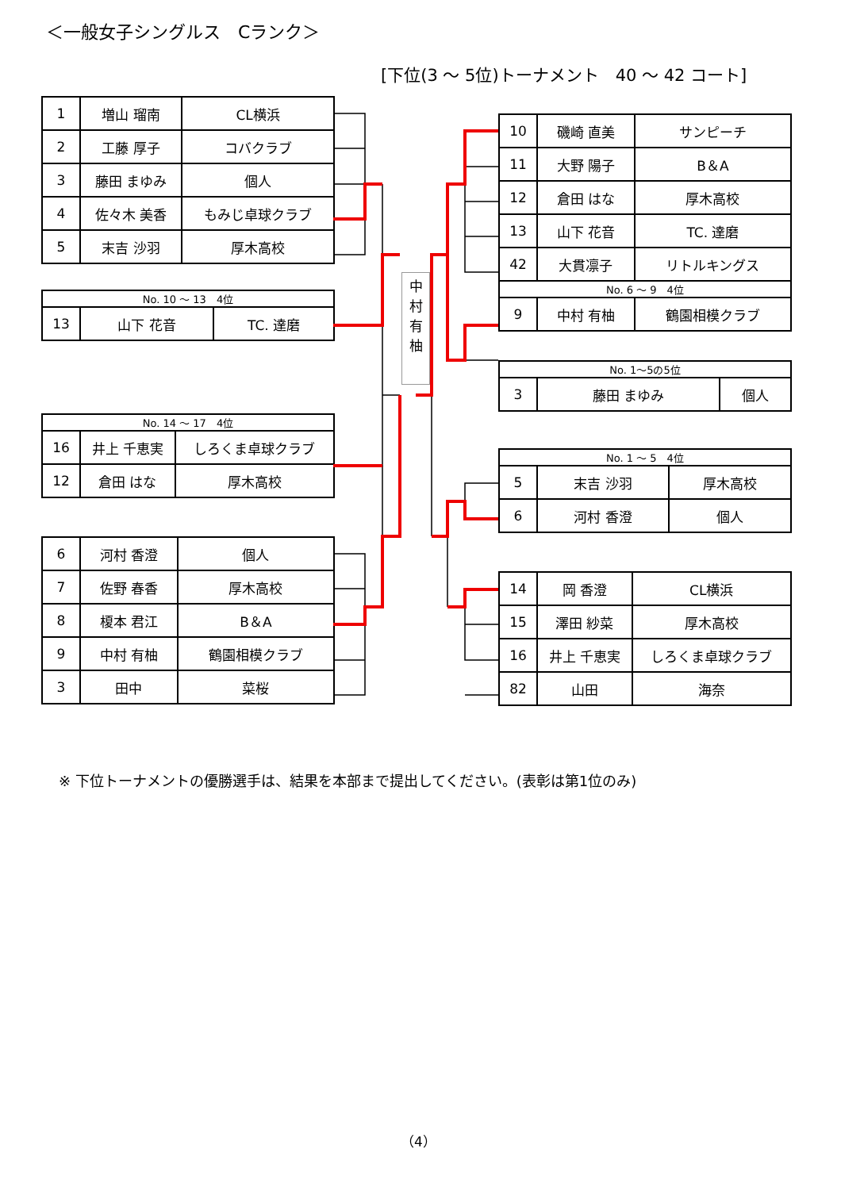＜一般女子シングルス　Cランク＞
[下位(3 ～ 5位)トーナメント　40 ～ 42 コート]
| 1 | 増山 瑠南 | CL横浜 |
| 2 | 工藤 厚子 | コバクラブ |
| 3 | 藤田 まゆみ | 個人 |
| 4 | 佐々木 美香 | もみじ卓球クラブ |
| 5 | 末吉 沙羽 | 厚木高校 |
| No. 10 ～ 13 4位 | | |
| 13 | 山下 花音 | TC. 達磨 |
| No. 14 ～ 17 4位 | | |
| 16 | 井上 千恵実 | しろくま卓球クラブ |
| 12 | 倉田 はな | 厚木高校 |
| 6 | 河村 香澄 | 個人 |
| 7 | 佐野 春香 | 厚木高校 |
| 8 | 榎本 君江 | B＆A |
| 9 | 中村 有柚 | 鶴園相模クラブ |
| 3 | 田中 | 菜桜 |
中
村
有
柚
| 10 | 磯崎 直美 | サンピーチ |
| 11 | 大野 陽子 | B＆A |
| 12 | 倉田 はな | 厚木高校 |
| 13 | 山下 花音 | TC. 達磨 |
| 42 | 大貫凛子 | リトルキングス |
| No. 6 ～ 9 4位 | | |
| 9 | 中村 有柚 | 鶴園相模クラブ |
| No. 1～5の5位 | | |
| 3 | 藤田 まゆみ | 個人 |
| No. 1 ～ 5 4位 | | |
| 5 | 末吉 沙羽 | 厚木高校 |
| 6 | 河村 香澄 | 個人 |
| 14 | 岡 香澄 | CL横浜 |
| 15 | 澤田 紗菜 | 厚木高校 |
| 16 | 井上 千恵実 | しろくま卓球クラブ |
| 82 | 山田 | 海奈 |
※ 下位トーナメントの優勝選手は、結果を本部まで提出してください。(表彰は第1位のみ)
（4）